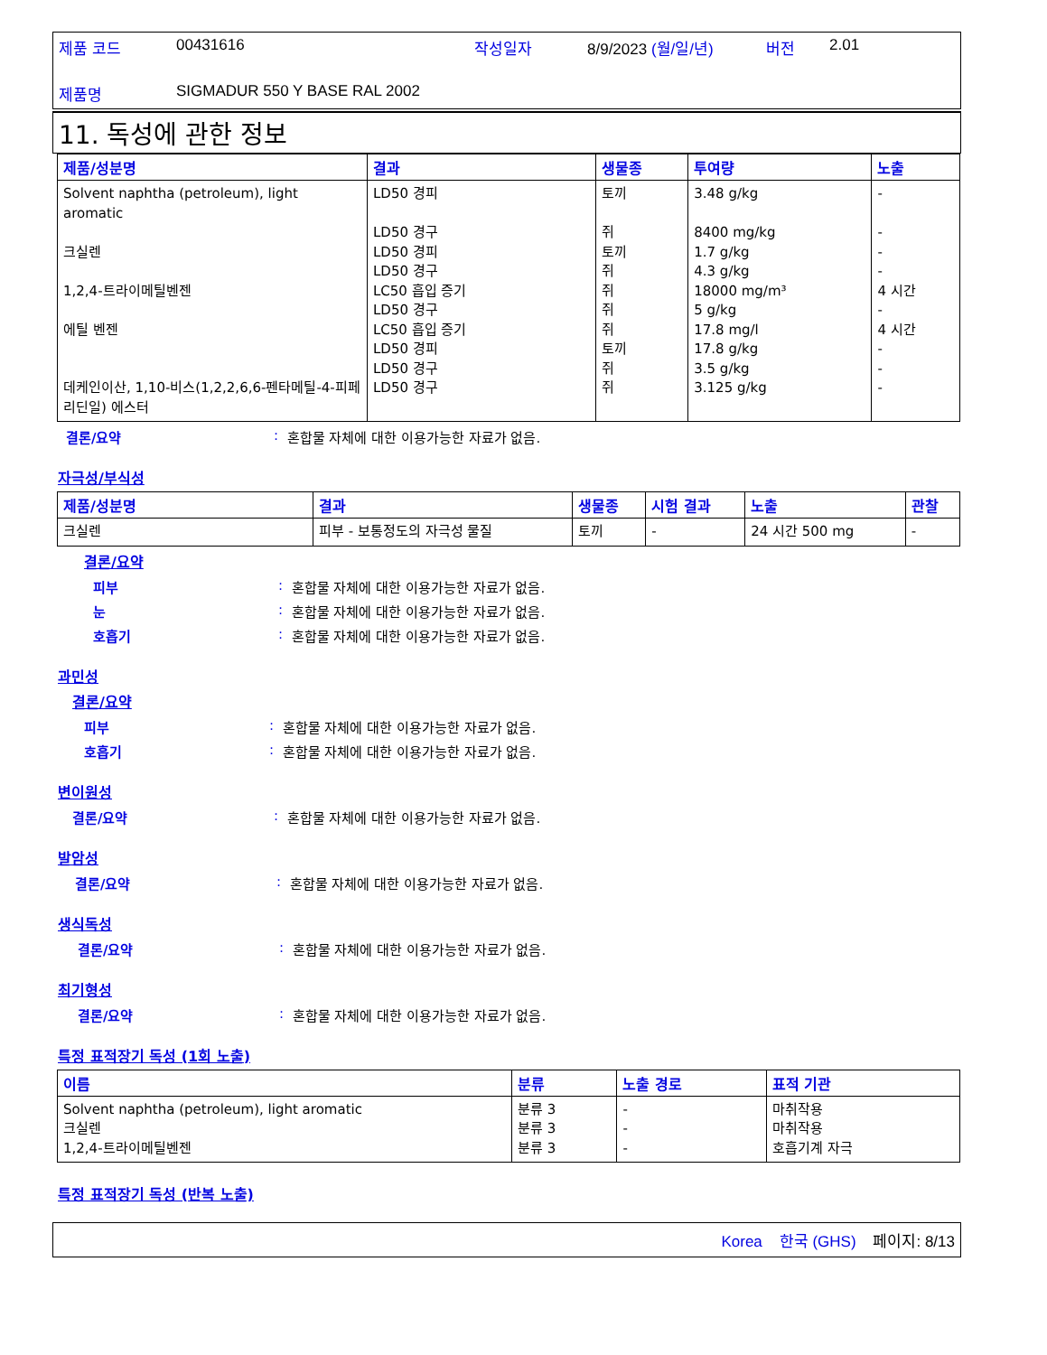제품 코드 00431616 작성일자 8/9/2023 (월/일/년) 버전 2.01 제품명 SIGMADUR 550 Y BASE RAL 2002
11. 독성에 관한 정보
| 제품/성분명 | 결과 | 생물종 | 투여량 | 노출 |
| --- | --- | --- | --- | --- |
| Solvent naphtha (petroleum), light aromatic 크실렌 1,2,4-트라이메틸벤젠 에틸 벤젠 데케인이산, 1,10-비스(1,2,2,6,6-펜타메틸-4-피페리딘일) 에스터 | LD50 경피 LD50 경구 LD50 경피 LD50 경구 LC50 흡입 증기 LD50 경구 LC50 흡입 증기 LD50 경피 LD50 경구 LD50 경구 | 토끼 쥐 토끼 쥐 쥐 쥐 쥐 토끼 쥐 쥐 | 3.48 g/kg 8400 mg/kg 1.7 g/kg 4.3 g/kg 18000 mg/m³ 5 g/kg 17.8 mg/l 17.8 g/kg 3.5 g/kg 3.125 g/kg | - - - - 4 시간 - 4 시간 - - - |
결론/요약: 혼합물 자체에 대한 이용가능한 자료가 없음.
자극성/부식성
| 제품/성분명 | 결과 | 생물종 | 시험 결과 | 노출 | 관찰 |
| --- | --- | --- | --- | --- | --- |
| 크실렌 | 피부 - 보통정도의 자극성 물질 | 토끼 | - | 24 시간 500 mg | - |
결론/요약
피부: 혼합물 자체에 대한 이용가능한 자료가 없음.
눈: 혼합물 자체에 대한 이용가능한 자료가 없음.
호흡기: 혼합물 자체에 대한 이용가능한 자료가 없음.
과민성
결론/요약
피부: 혼합물 자체에 대한 이용가능한 자료가 없음.
호흡기: 혼합물 자체에 대한 이용가능한 자료가 없음.
변이원성
결론/요약: 혼합물 자체에 대한 이용가능한 자료가 없음.
발암성
결론/요약: 혼합물 자체에 대한 이용가능한 자료가 없음.
생식독성
결론/요약: 혼합물 자체에 대한 이용가능한 자료가 없음.
최기형성
결론/요약: 혼합물 자체에 대한 이용가능한 자료가 없음.
특정 표적장기 독성 (1회 노출)
| 이름 | 분류 | 노출 경로 | 표적 기관 |
| --- | --- | --- | --- |
| Solvent naphtha (petroleum), light aromatic 크실렌 1,2,4-트라이메틸벤젠 | 분류 3 분류 3 분류 3 | - - - | 마취작용 마취작용 호흡기계 자극 |
특정 표적장기 독성 (반복 노출)
Korea 한국 (GHS) 페이지: 8/13